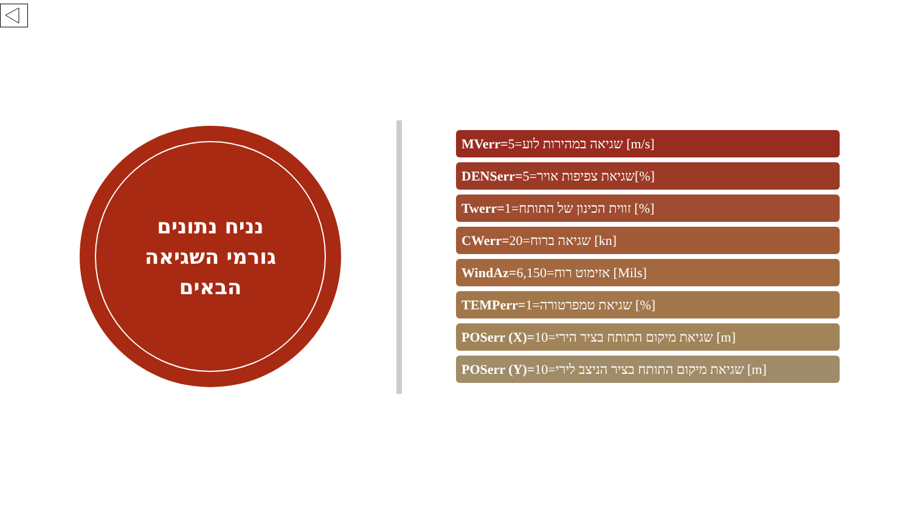נניח נתונים
גורמי השגיאה
הבאים
MVerr=שגיאה במהירות לוע=5 [m/s]
DENSerr=שגיאת צפיפות אויר=5[%]
Twerr=זווית הכינון של התותח=1 [%]
CWerr=שגיאה ברוח=20 [kn]
WindAz=אזימוט רוח=6,150 [Mils]
TEMPerr=שגיאת טמפרטורה=1 [%]
POSerr (X)=שגיאת מיקום התותח בציר הירי=10 [m]
POSerr (Y)=שגיאת מיקום התותח בציר הניצב לירי=10 [m]